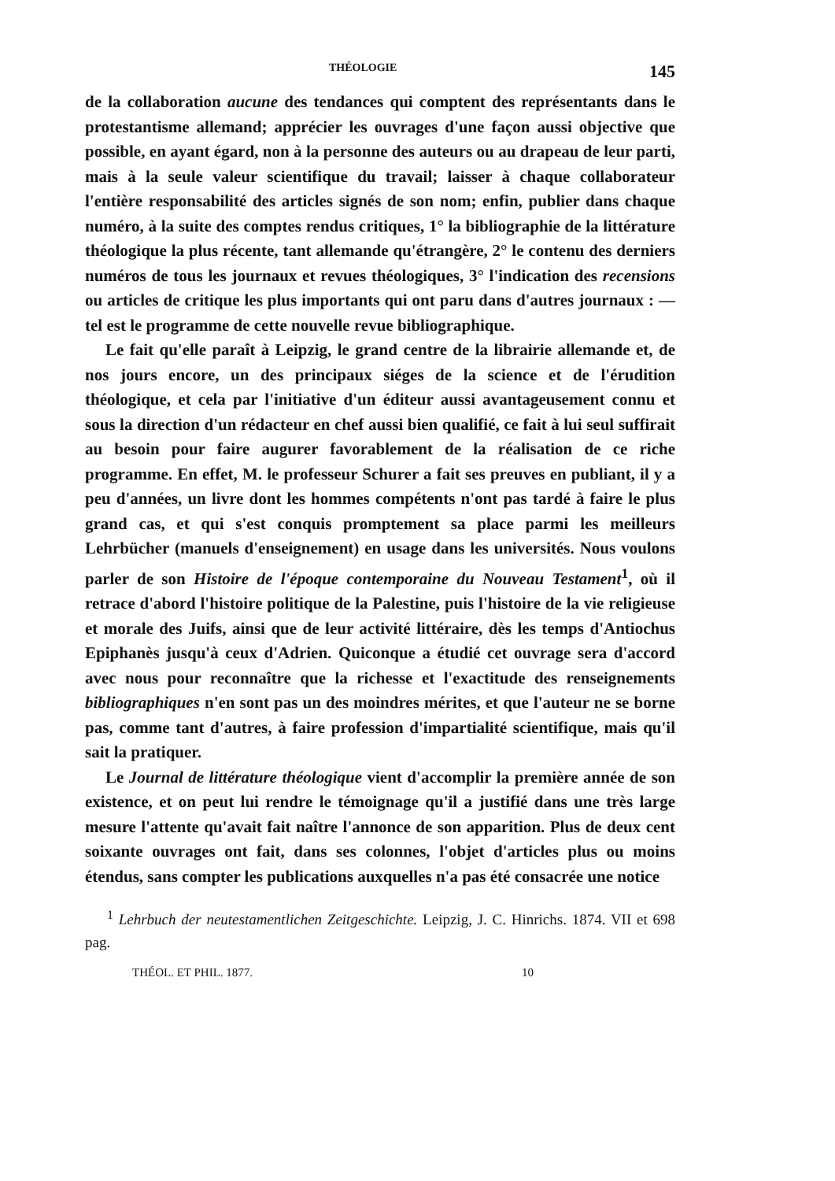THÉOLOGIE 145
de la collaboration aucune des tendances qui comptent des représentants dans le protestantisme allemand; apprécier les ouvrages d'une façon aussi objective que possible, en ayant égard, non à la personne des auteurs ou au drapeau de leur parti, mais à la seule valeur scientifique du travail; laisser à chaque collaborateur l'entière responsabilité des articles signés de son nom; enfin, publier dans chaque numéro, à la suite des comptes rendus critiques, 1° la bibliographie de la littérature théologique la plus récente, tant allemande qu'étrangère, 2° le contenu des derniers numéros de tous les journaux et revues théologiques, 3° l'indication des recensions ou articles de critique les plus importants qui ont paru dans d'autres journaux : — tel est le programme de cette nouvelle revue bibliographique.
Le fait qu'elle paraît à Leipzig, le grand centre de la librairie allemande et, de nos jours encore, un des principaux siéges de la science et de l'érudition théologique, et cela par l'initiative d'un éditeur aussi avantageusement connu et sous la direction d'un rédacteur en chef aussi bien qualifié, ce fait à lui seul suffirait au besoin pour faire augurer favorablement de la réalisation de ce riche programme. En effet, M. le professeur Schurer a fait ses preuves en publiant, il y a peu d'années, un livre dont les hommes compétents n'ont pas tardé à faire le plus grand cas, et qui s'est conquis promptement sa place parmi les meilleurs Lehrbücher (manuels d'enseignement) en usage dans les universités. Nous voulons parler de son Histoire de l'époque contemporaine du Nouveau Testament<sup>1</sup>, où il retrace d'abord l'histoire politique de la Palestine, puis l'histoire de la vie religieuse et morale des Juifs, ainsi que de leur activité littéraire, dès les temps d'Antiochus Epiphanès jusqu'à ceux d'Adrien. Quiconque a étudié cet ouvrage sera d'accord avec nous pour reconnaître que la richesse et l'exactitude des renseignements bibliographiques n'en sont pas un des moindres mérites, et que l'auteur ne se borne pas, comme tant d'autres, à faire profession d'impartialité scientifique, mais qu'il sait la pratiquer.
Le Journal de littérature théologique vient d'accomplir la première année de son existence, et on peut lui rendre le témoignage qu'il a justifié dans une très large mesure l'attente qu'avait fait naître l'annonce de son apparition. Plus de deux cent soixante ouvrages ont fait, dans ses colonnes, l'objet d'articles plus ou moins étendus, sans compter les publications auxquelles n'a pas été consacrée une notice
<sup>1</sup> Lehrbuch der neutestamentlichen Zeitgeschichte. Leipzig, J. C. Hinrichs. 1874. VII et 698 pag.
THÉOL. ET PHIL. 1877. 10